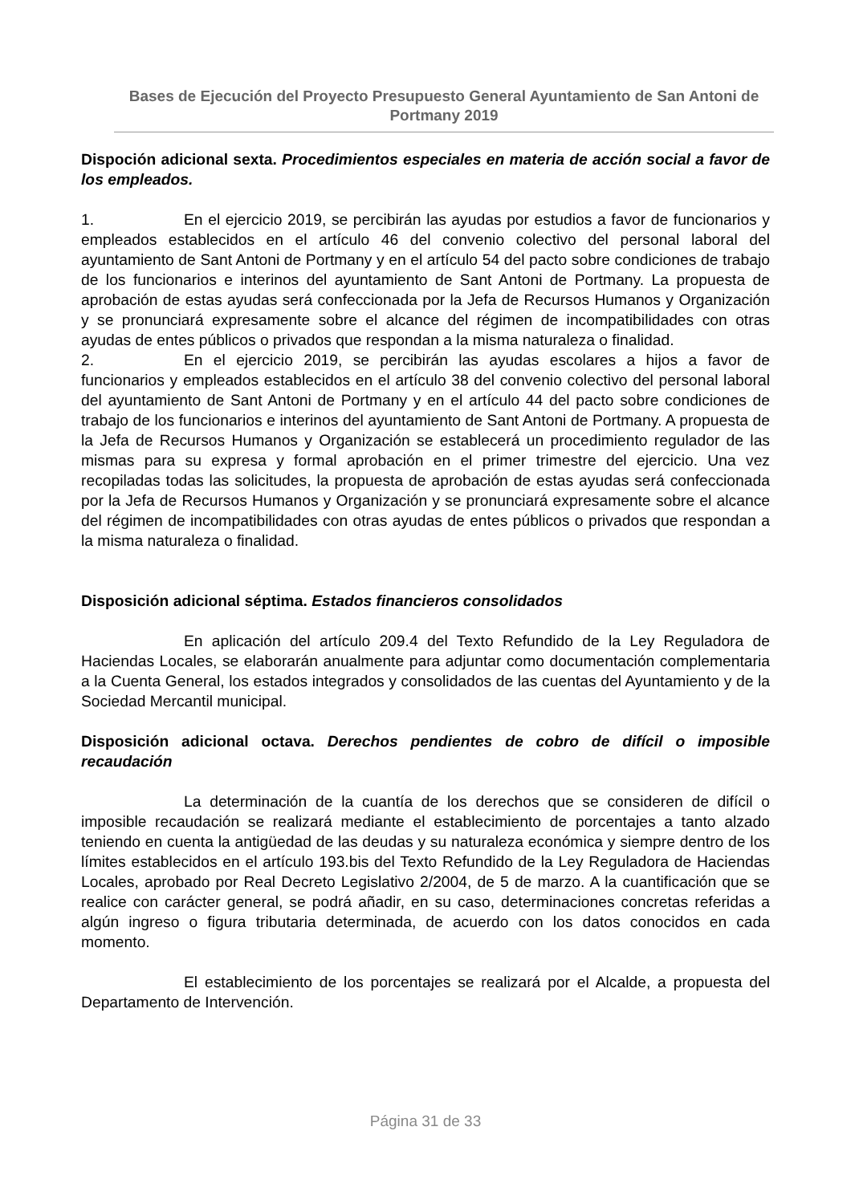Bases de Ejecución del Proyecto Presupuesto General Ayuntamiento de San Antoni de Portmany 2019
Dispoción adicional sexta. Procedimientos especiales en materia de acción social a favor de los empleados.
1. En el ejercicio 2019, se percibirán las ayudas por estudios a favor de funcionarios y empleados establecidos en el artículo 46 del convenio colectivo del personal laboral del ayuntamiento de Sant Antoni de Portmany y en el artículo 54 del pacto sobre condiciones de trabajo de los funcionarios e interinos del ayuntamiento de Sant Antoni de Portmany. La propuesta de aprobación de estas ayudas será confeccionada por la Jefa de Recursos Humanos y Organización y se pronunciará expresamente sobre el alcance del régimen de incompatibilidades con otras ayudas de entes públicos o privados que respondan a la misma naturaleza o finalidad.
2. En el ejercicio 2019, se percibirán las ayudas escolares a hijos a favor de funcionarios y empleados establecidos en el artículo 38 del convenio colectivo del personal laboral del ayuntamiento de Sant Antoni de Portmany y en el artículo 44 del pacto sobre condiciones de trabajo de los funcionarios e interinos del ayuntamiento de Sant Antoni de Portmany. A propuesta de la Jefa de Recursos Humanos y Organización se establecerá un procedimiento regulador de las mismas para su expresa y formal aprobación en el primer trimestre del ejercicio. Una vez recopiladas todas las solicitudes, la propuesta de aprobación de estas ayudas será confeccionada por la Jefa de Recursos Humanos y Organización y se pronunciará expresamente sobre el alcance del régimen de incompatibilidades con otras ayudas de entes públicos o privados que respondan a la misma naturaleza o finalidad.
Disposición adicional séptima. Estados financieros consolidados
En aplicación del artículo 209.4 del Texto Refundido de la Ley Reguladora de Haciendas Locales, se elaborarán anualmente para adjuntar como documentación complementaria a la Cuenta General, los estados integrados y consolidados de las cuentas del Ayuntamiento y de la Sociedad Mercantil municipal.
Disposición adicional octava. Derechos pendientes de cobro de difícil o imposible recaudación
La determinación de la cuantía de los derechos que se consideren de difícil o imposible recaudación se realizará mediante el establecimiento de porcentajes a tanto alzado teniendo en cuenta la antigüedad de las deudas y su naturaleza económica y siempre dentro de los límites establecidos en el artículo 193.bis del Texto Refundido de la Ley Reguladora de Haciendas Locales, aprobado por Real Decreto Legislativo 2/2004, de 5 de marzo. A la cuantificación que se realice con carácter general, se podrá añadir, en su caso, determinaciones concretas referidas a algún ingreso o figura tributaria determinada, de acuerdo con los datos conocidos en cada momento.
El establecimiento de los porcentajes se realizará por el Alcalde, a propuesta del Departamento de Intervención.
Página 31 de 33